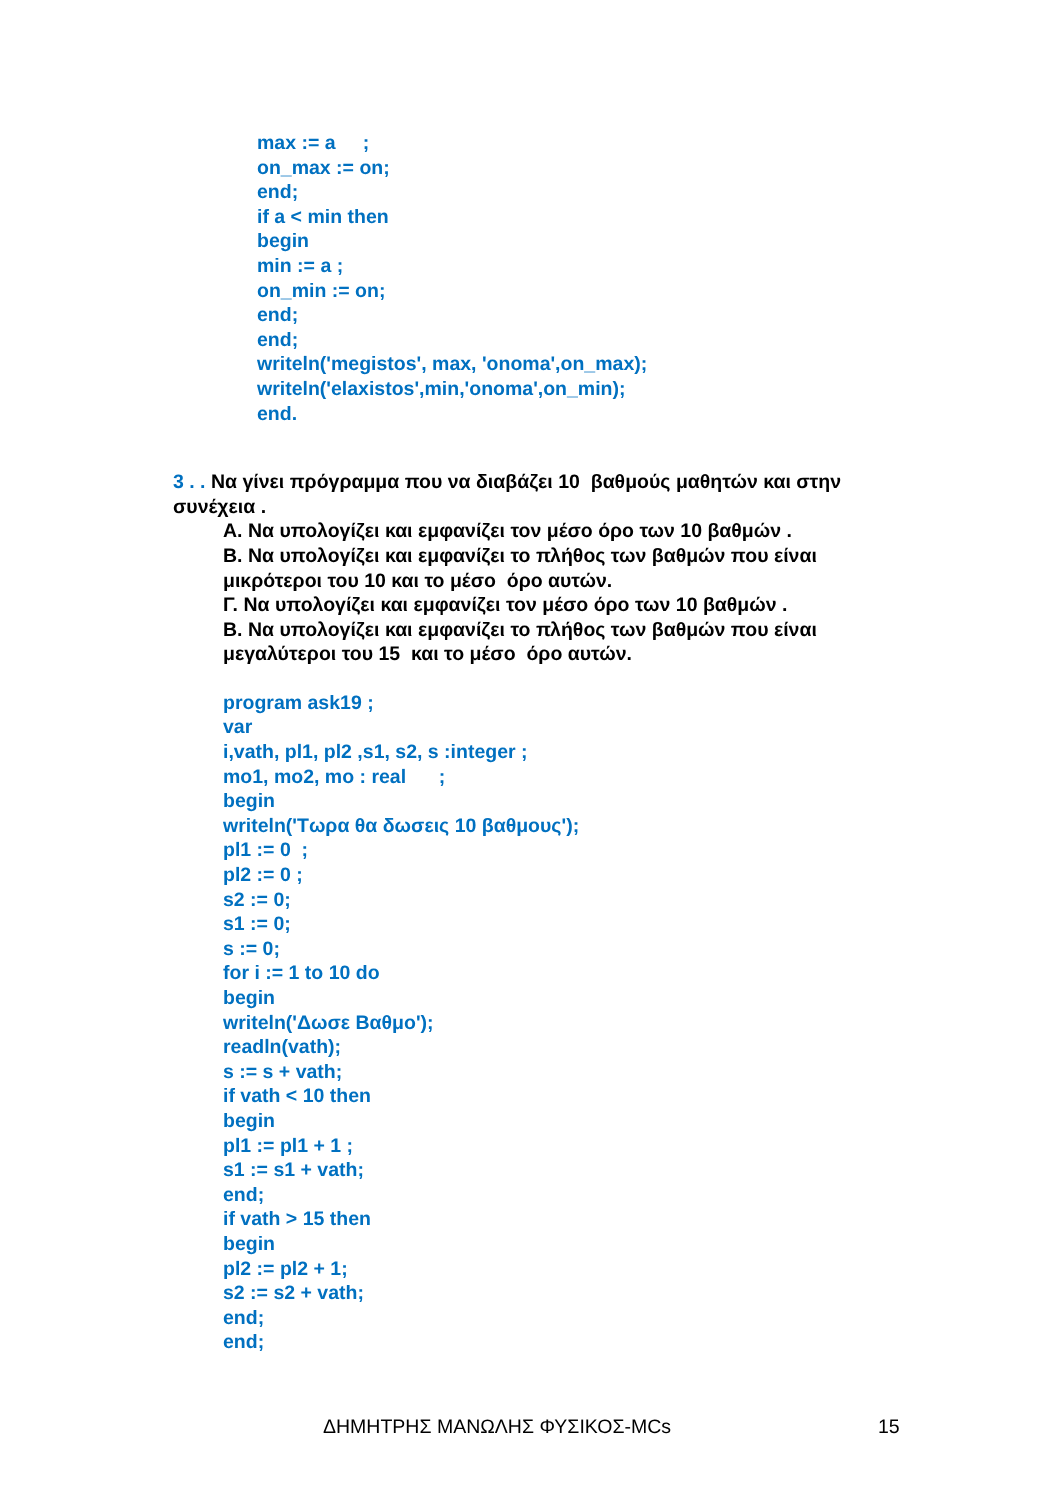max := a ;
on_max := on;
end;
if a < min then
begin
min := a ;
on_min := on;
end;
end;
writeln('megistos', max, 'onoma',on_max);
writeln('elaxistos',min,'onoma',on_min);
end.
3 . . Να γίνει πρόγραμμα που να διαβάζει 10 βαθμούς μαθητών και στην συνέχεια .
Α. Να υπολογίζει και εμφανίζει τον μέσο όρο των 10 βαθμών .
Β. Να υπολογίζει και εμφανίζει το πλήθος των βαθμών που είναι μικρότεροι του 10 και το μέσο όρο αυτών.
Γ. Να υπολογίζει και εμφανίζει τον μέσο όρο των 10 βαθμών .
Β. Να υπολογίζει και εμφανίζει το πλήθος των βαθμών που είναι μεγαλύτεροι του 15 και το μέσο όρο αυτών.
program ask19 ;
var
i,vath, pl1, pl2 ,s1, s2, s :integer ;
mo1, mo2, mo : real ;
begin
writeln('Τωρα θα δωσεις 10 βαθμους');
pl1 := 0 ;
pl2 := 0 ;
s2 := 0;
s1 := 0;
s := 0;
for i := 1 to 10 do
begin
writeln('Δωσε Βαθμο');
readln(vath);
s := s + vath;
if vath < 10 then
begin
pl1 := pl1 + 1 ;
s1 := s1 + vath;
end;
if vath > 15 then
begin
pl2 := pl2 + 1;
s2 := s2 + vath;
end;
end;
ΔΗΜΗΤΡΗΣ ΜΑΝΩΛΗΣ ΦΥΣΙΚΟΣ-MCs 15